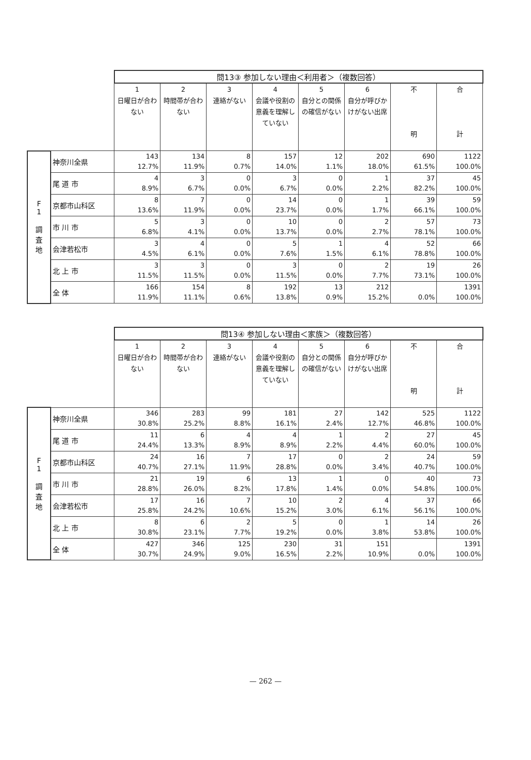| | | 問13③ 参加しない理由＜利用者＞（複数回答） | | | | | | | |
| | | 1 日曜日が合わない | 2 時間帯が合わない | 3 連絡がない | 4 会議や役割の意義を理解していない | 5 自分との関係の確信がない | 6 自分が呼びかけがない出席 | 不 明 | 合 計 |
| F 1 調 査 地 | 神奈川全県 | 143 12.7% | 134 11.9% | 8 0.7% | 157 14.0% | 12 1.1% | 202 18.0% | 690 61.5% | 1122 100.0% |
| | 尾 道 市 | 4 8.9% | 3 6.7% | 0 0.0% | 3 6.7% | 0 0.0% | 1 2.2% | 37 82.2% | 45 100.0% |
| | 京都市山科区 | 8 13.6% | 7 11.9% | 0 0.0% | 14 23.7% | 0 0.0% | 1 1.7% | 39 66.1% | 59 100.0% |
| | 市 川 市 | 5 6.8% | 3 4.1% | 0 0.0% | 10 13.7% | 0 0.0% | 2 2.7% | 57 78.1% | 73 100.0% |
| | 会津若松市 | 3 4.5% | 4 6.1% | 0 0.0% | 5 7.6% | 1 1.5% | 4 6.1% | 52 78.8% | 66 100.0% |
| | 北 上 市 | 3 11.5% | 3 11.5% | 0 0.0% | 3 11.5% | 0 0.0% | 2 7.7% | 19 73.1% | 26 100.0% |
| | 全 体 | 166 11.9% | 154 11.1% | 8 0.6% | 192 13.8% | 13 0.9% | 212 15.2% | 0.0% | 1391 100.0% |
| | | 問13④ 参加しない理由＜家族＞（複数回答） | | | | | | | |
| | | 1 日曜日が合わない | 2 時間帯が合わない | 3 連絡がない | 4 会議や役割の意義を理解していない | 5 自分との関係の確信がない | 6 自分が呼びかけがない出席 | 不 明 | 合 計 |
| F 1 調 査 地 | 神奈川全県 | 346 30.8% | 283 25.2% | 99 8.8% | 181 16.1% | 27 2.4% | 142 12.7% | 525 46.8% | 1122 100.0% |
| | 尾 道 市 | 11 24.4% | 6 13.3% | 4 8.9% | 4 8.9% | 1 2.2% | 2 4.4% | 27 60.0% | 45 100.0% |
| | 京都市山科区 | 24 40.7% | 16 27.1% | 7 11.9% | 17 28.8% | 0 0.0% | 2 3.4% | 24 40.7% | 59 100.0% |
| | 市 川 市 | 21 28.8% | 19 26.0% | 6 8.2% | 13 17.8% | 1 1.4% | 0 0.0% | 40 54.8% | 73 100.0% |
| | 会津若松市 | 17 25.8% | 16 24.2% | 7 10.6% | 10 15.2% | 2 3.0% | 4 6.1% | 37 56.1% | 66 100.0% |
| | 北 上 市 | 8 30.8% | 6 23.1% | 2 7.7% | 5 19.2% | 0 0.0% | 1 3.8% | 14 53.8% | 26 100.0% |
| | 全 体 | 427 30.7% | 346 24.9% | 125 9.0% | 230 16.5% | 31 2.2% | 151 10.9% | 0.0% | 1391 100.0% |
— 262 —